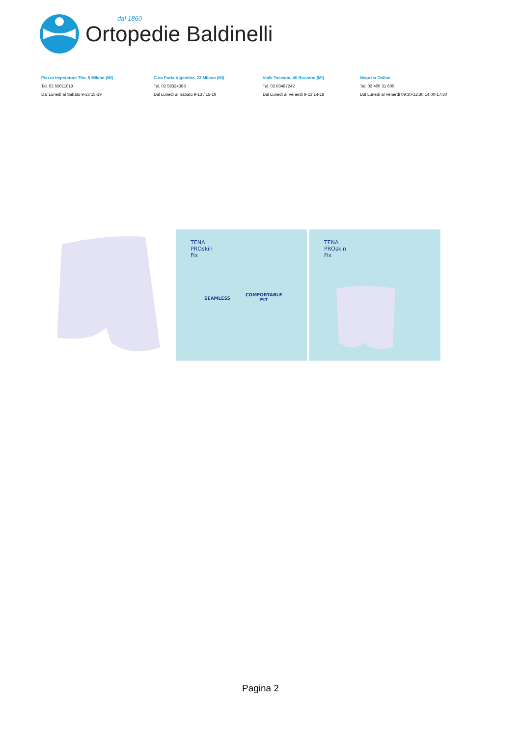dal 1860
Ortopedie Baldinelli
Piazza Imperatore Tito, 8 Milano (MI)
Tel. 02 55011019
Dal Lunedì al Sabato 9-13 15-19
C.so Porta Vigentina, 23 Milano (MI)
Tel. 02 58324388
Dal Lunedì al Sabato 9-13 / 15-19
Viale Toscana, 46 Rozzano (MI)
Tel. 02 83487242
Dal Lunedì al Venerdì 9-13 14-18
Negozio Online
Tel. 02 400 31 600
Dal Lunedì al Venerdì 09:30-12:30 14:00-17:30
TENA
PROskin
Fix
SEAMLESS
COMFORTABLE
FIT
TENA
PROskin
Fix
Pagina 2